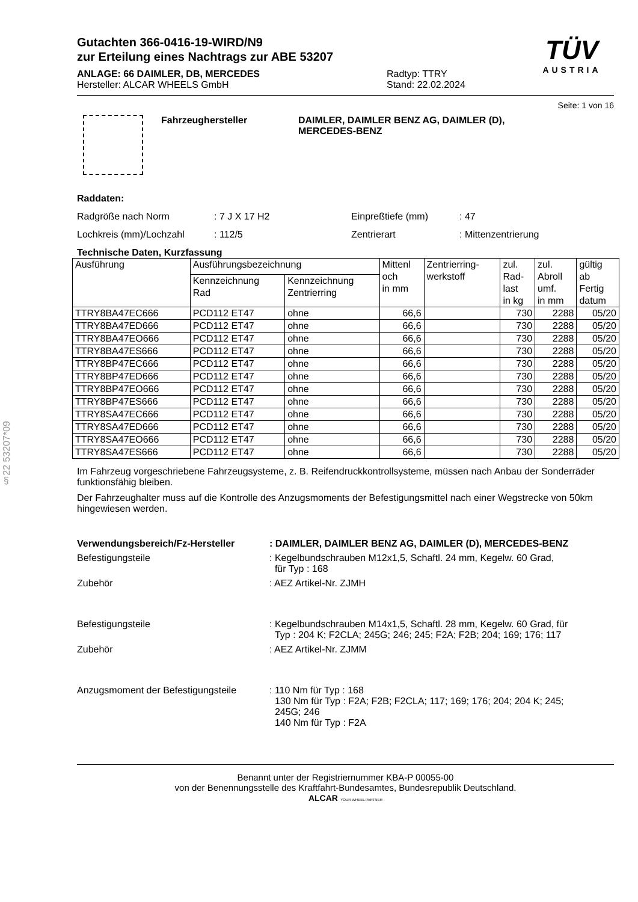§22 53207*09
Gutachten 366-0416-19-WIRD/N9
zur Erteilung eines Nachtrags zur ABE 53207
ANLAGE: 66 DAIMLER, DB, MERCEDES
Hersteller: ALCAR WHEELS GmbH
Radtyp: TTRY
Stand: 22.02.2024
TÜV
AUSTRIA
Seite: 1 von 16
Fahrzeughersteller DAIMLER, DAIMLER BENZ AG, DAIMLER (D),
MERCEDES-BENZ
Raddaten:
Radgröße nach Norm : 7 J X 17 H2 Einpreßtiefe (mm) : 47
Lochkreis (mm)/Lochzahl : 112/5 Zentrierart : Mittenzentrierung
Technische Daten, Kurzfassung
| Ausführung | Ausführungsbezeichnung | | Mittenl och in mm | Zentrierring- werkstoff | zul. Rad- last in kg | zul. Abroll umf. in mm | gültig ab Fertig datum |
| --- | --- | --- | --- | --- | --- | --- | --- |
| | Kennzeichnung Rad | Kennzeichnung Zentrierring | | | | | |
| TTRY8BA47EC666 | PCD112 ET47 | ohne | 66,6 | | 730 | 2288 | 05/20 |
| TTRY8BA47ED666 | PCD112 ET47 | ohne | 66,6 | | 730 | 2288 | 05/20 |
| TTRY8BA47EO666 | PCD112 ET47 | ohne | 66,6 | | 730 | 2288 | 05/20 |
| TTRY8BA47ES666 | PCD112 ET47 | ohne | 66,6 | | 730 | 2288 | 05/20 |
| TTRY8BP47EC666 | PCD112 ET47 | ohne | 66,6 | | 730 | 2288 | 05/20 |
| TTRY8BP47ED666 | PCD112 ET47 | ohne | 66,6 | | 730 | 2288 | 05/20 |
| TTRY8BP47EO666 | PCD112 ET47 | ohne | 66,6 | | 730 | 2288 | 05/20 |
| TTRY8BP47ES666 | PCD112 ET47 | ohne | 66,6 | | 730 | 2288 | 05/20 |
| TTRY8SA47EC666 | PCD112 ET47 | ohne | 66,6 | | 730 | 2288 | 05/20 |
| TTRY8SA47ED666 | PCD112 ET47 | ohne | 66,6 | | 730 | 2288 | 05/20 |
| TTRY8SA47EO666 | PCD112 ET47 | ohne | 66,6 | | 730 | 2288 | 05/20 |
| TTRY8SA47ES666 | PCD112 ET47 | ohne | 66,6 | | 730 | 2288 | 05/20 |
Im Fahrzeug vorgeschriebene Fahrzeugsysteme, z. B. Reifendruckkontrollsysteme, müssen nach Anbau der Sonderräder funktionsfähig bleiben.
Der Fahrzeughalter muss auf die Kontrolle des Anzugsmoments der Befestigungsmittel nach einer Wegstrecke von 50km hingewiesen werden.
Verwendungsbereich/Fz-Hersteller: DAIMLER, DAIMLER BENZ AG, DAIMLER (D), MERCEDES-BENZ
Befestigungsteile : Kegelbundschrauben M12x1,5, Schaftl. 24 mm, Kegelw. 60 Grad,
für Typ : 168
Zubehör : AEZ Artikel-Nr. ZJMH
Befestigungsteile : Kegelbundschrauben M14x1,5, Schaftl. 28 mm, Kegelw. 60 Grad, für
Typ : 204 K; F2CLA; 245G; 246; 245; F2A; F2B; 204; 169; 176; 117
Zubehör : AEZ Artikel-Nr. ZJMM
Anzugsmoment der Befestigungsteile
: 110 Nm für Typ : 168
130 Nm für Typ : F2A; F2B; F2CLA; 117; 169; 176; 204; 204 K; 245;
245G; 246
140 Nm für Typ : F2A
Benannt unter der Registriernummer KBA-P 00055-00
von der Benennungsstelle des Kraftfahrt-Bundesamtes, Bundesrepublik Deutschland.
ALCAR YOUR WHEEL PARTNER